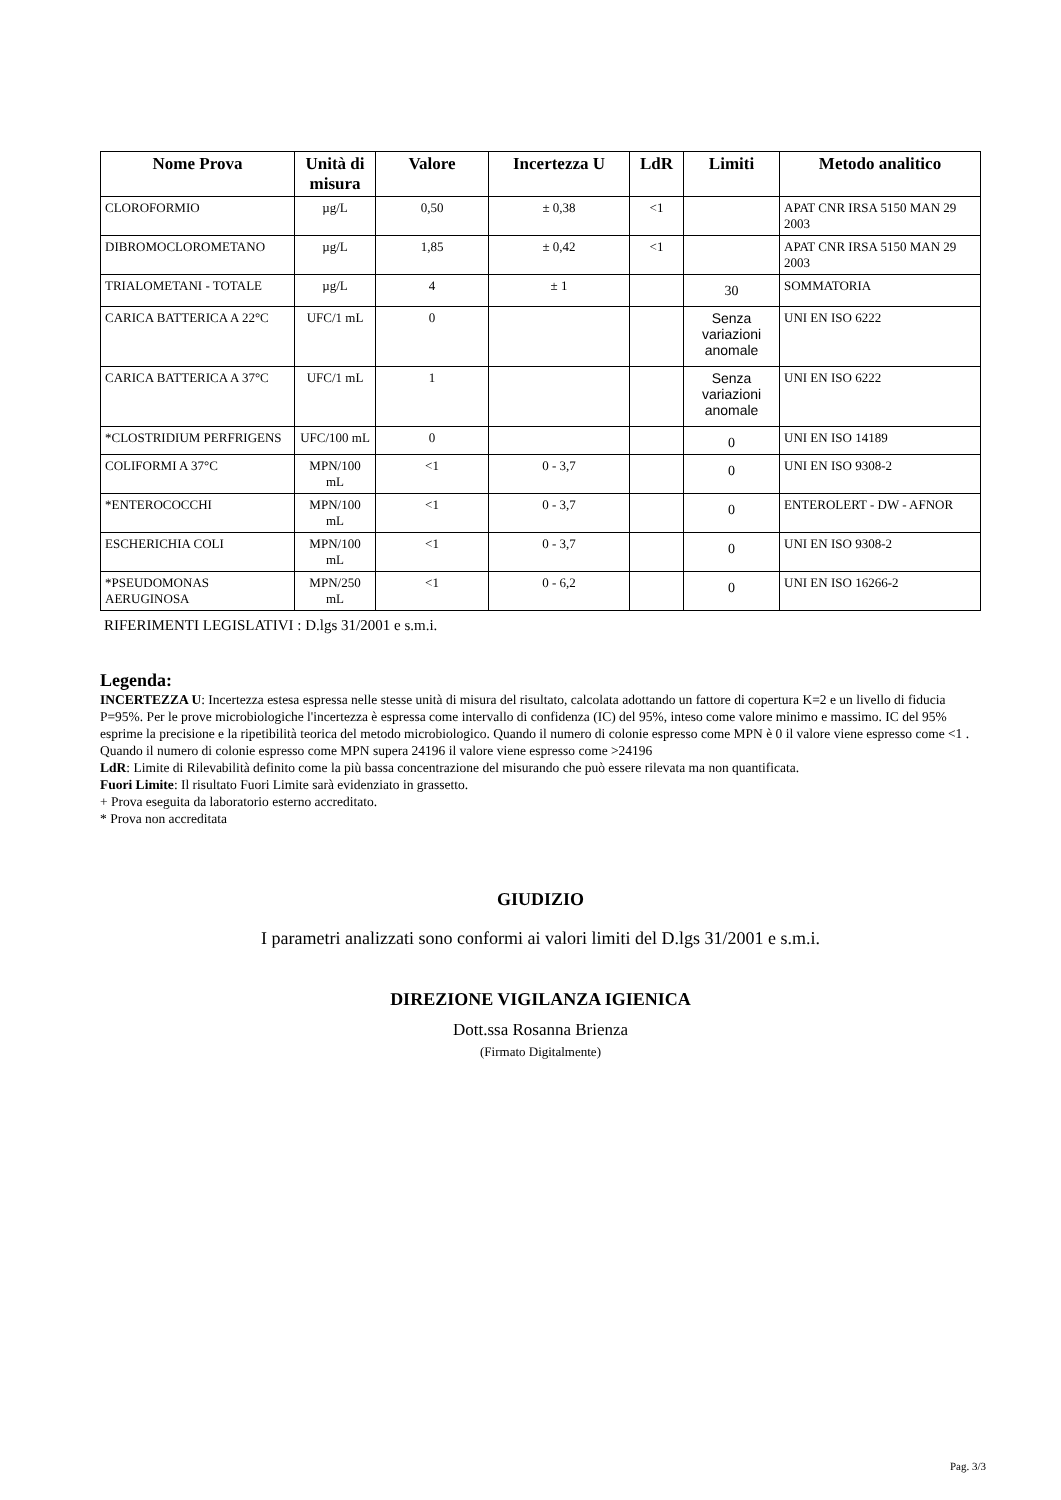| Nome Prova | Unità di misura | Valore | Incertezza U | LdR | Limiti | Metodo analitico |
| --- | --- | --- | --- | --- | --- | --- |
| CLOROFORMIO | µg/L | 0,50 | ± 0,38 | <1 | | APAT CNR IRSA 5150 MAN 29 2003 |
| DIBROMOCLOROMETANO | µg/L | 1,85 | ± 0,42 | <1 | | APAT CNR IRSA 5150 MAN 29 2003 |
| TRIALOMETANI - TOTALE | µg/L | 4 | ± 1 | | 30 | SOMMATORIA |
| CARICA BATTERICA A 22°C | UFC/1 mL | 0 | | | Senza variazioni anomale | UNI EN ISO 6222 |
| CARICA BATTERICA A 37°C | UFC/1 mL | 1 | | | Senza variazioni anomale | UNI EN ISO 6222 |
| *CLOSTRIDIUM PERFRIGENS | UFC/100 mL | 0 | | | 0 | UNI EN ISO 14189 |
| COLIFORMI A 37°C | MPN/100 mL | <1 | 0 - 3,7 | | 0 | UNI EN ISO 9308-2 |
| *ENTEROCOCCHI | MPN/100 mL | <1 | 0 - 3,7 | | 0 | ENTEROLERT - DW - AFNOR |
| ESCHERICHIA COLI | MPN/100 mL | <1 | 0 - 3,7 | | 0 | UNI EN ISO 9308-2 |
| *PSEUDOMONAS AERUGINOSA | MPN/250 mL | <1 | 0 - 6,2 | | 0 | UNI EN ISO 16266-2 |
RIFERIMENTI LEGISLATIVI : D.lgs 31/2001 e s.m.i.
Legenda:
INCERTEZZA U: Incertezza estesa espressa nelle stesse unità di misura del risultato, calcolata adottando un fattore di copertura K=2 e un livello di fiducia P=95%. Per le prove microbiologiche l'incertezza è espressa come intervallo di confidenza (IC) del 95%, inteso come valore minimo e massimo. IC del 95% esprime la precisione e la ripetibilità teorica del metodo microbiologico. Quando il numero di colonie espresso come MPN è 0 il valore viene espresso come <1 . Quando il numero di colonie espresso come MPN supera 24196 il valore viene espresso come >24196
LdR: Limite di Rilevabilità definito come la più bassa concentrazione del misurando che può essere rilevata ma non quantificata.
Fuori Limite: Il risultato Fuori Limite sarà evidenziato in grassetto.
+ Prova eseguita da laboratorio esterno accreditato.
* Prova non accreditata
GIUDIZIO
I parametri analizzati sono conformi ai valori limiti del D.lgs 31/2001 e s.m.i.
DIREZIONE VIGILANZA IGIENICA
Dott.ssa Rosanna Brienza
(Firmato Digitalmente)
Pag. 3/3